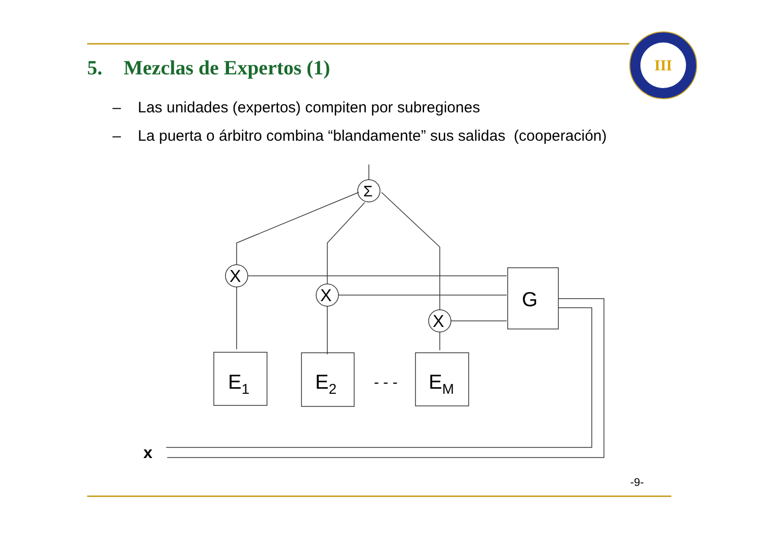5. Mezclas de Expertos (1)
III
– Las unidades (expertos) compiten por subregiones
– La puerta o árbitro combina “blandamente” sus salidas (cooperación)
Σ
X
X
X
E1
E2
EM
- - -
G
x
-9-